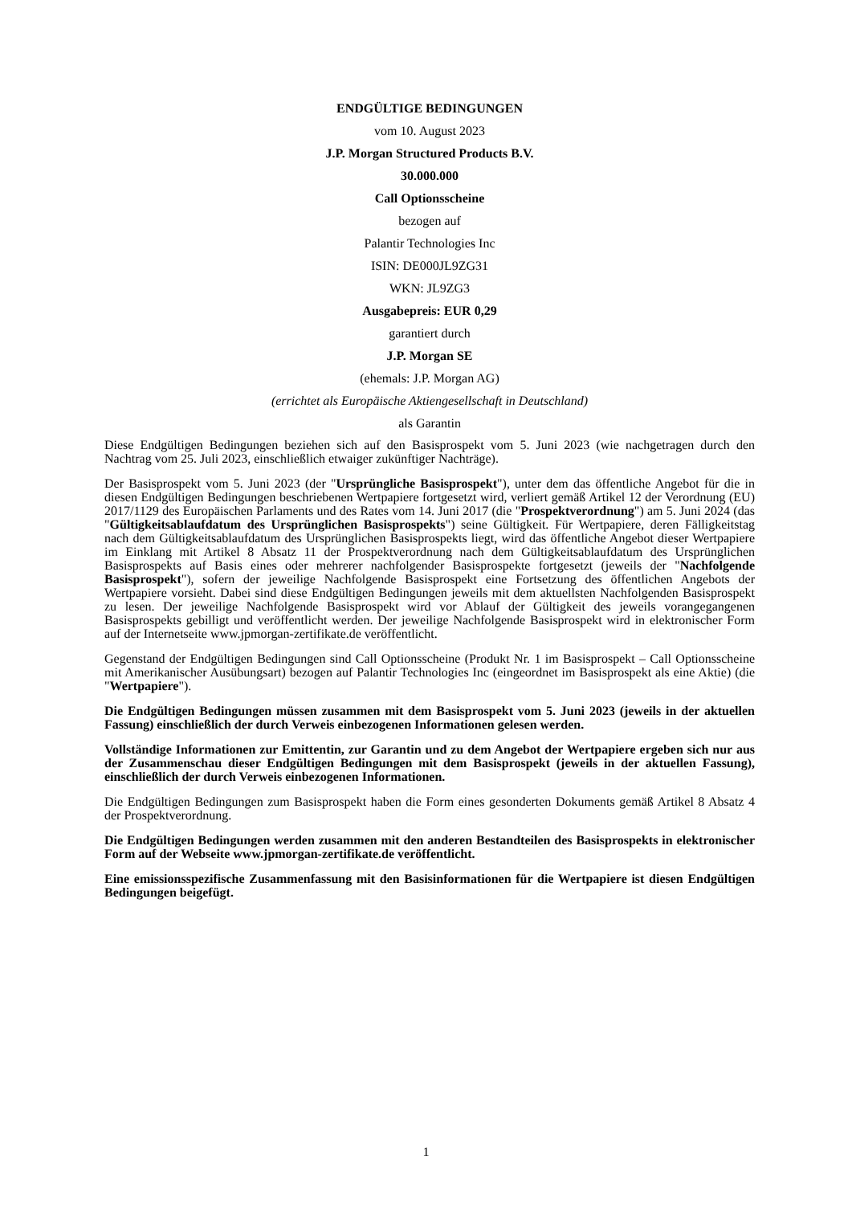ENDGÜLTIGE BEDINGUNGEN
vom 10. August 2023
J.P. Morgan Structured Products B.V.
30.000.000
Call Optionsscheine
bezogen auf
Palantir Technologies Inc
ISIN: DE000JL9ZG31
WKN: JL9ZG3
Ausgabepreis: EUR 0,29
garantiert durch
J.P. Morgan SE
(ehemals: J.P. Morgan AG)
(errichtet als Europäische Aktiengesellschaft in Deutschland)
als Garantin
Diese Endgültigen Bedingungen beziehen sich auf den Basisprospekt vom 5. Juni 2023 (wie nachgetragen durch den Nachtrag vom 25. Juli 2023, einschließlich etwaiger zukünftiger Nachträge).
Der Basisprospekt vom 5. Juni 2023 (der "Ursprüngliche Basisprospekt"), unter dem das öffentliche Angebot für die in diesen Endgültigen Bedingungen beschriebenen Wertpapiere fortgesetzt wird, verliert gemäß Artikel 12 der Verordnung (EU) 2017/1129 des Europäischen Parlaments und des Rates vom 14. Juni 2017 (die "Prospektverordnung") am 5. Juni 2024 (das "Gültigkeitsablaufdatum des Ursprünglichen Basisprospekts") seine Gültigkeit. Für Wertpapiere, deren Fälligkeitstag nach dem Gültigkeitsablaufdatum des Ursprünglichen Basisprospekts liegt, wird das öffentliche Angebot dieser Wertpapiere im Einklang mit Artikel 8 Absatz 11 der Prospektverordnung nach dem Gültigkeitsablaufdatum des Ursprünglichen Basisprospekts auf Basis eines oder mehrerer nachfolgender Basisprospekte fortgesetzt (jeweils der "Nachfolgende Basisprospekt"), sofern der jeweilige Nachfolgende Basisprospekt eine Fortsetzung des öffentlichen Angebots der Wertpapiere vorsieht. Dabei sind diese Endgültigen Bedingungen jeweils mit dem aktuellsten Nachfolgenden Basisprospekt zu lesen. Der jeweilige Nachfolgende Basisprospekt wird vor Ablauf der Gültigkeit des jeweils vorangegangenen Basisprospekts gebilligt und veröffentlicht werden. Der jeweilige Nachfolgende Basisprospekt wird in elektronischer Form auf der Internetseite www.jpmorgan-zertifikate.de veröffentlicht.
Gegenstand der Endgültigen Bedingungen sind Call Optionsscheine (Produkt Nr. 1 im Basisprospekt – Call Optionsscheine mit Amerikanischer Ausübungsart) bezogen auf Palantir Technologies Inc (eingeordnet im Basisprospekt als eine Aktie) (die "Wertpapiere").
Die Endgültigen Bedingungen müssen zusammen mit dem Basisprospekt vom 5. Juni 2023 (jeweils in der aktuellen Fassung) einschließlich der durch Verweis einbezogenen Informationen gelesen werden.
Vollständige Informationen zur Emittentin, zur Garantin und zu dem Angebot der Wertpapiere ergeben sich nur aus der Zusammenschau dieser Endgültigen Bedingungen mit dem Basisprospekt (jeweils in der aktuellen Fassung), einschließlich der durch Verweis einbezogenen Informationen.
Die Endgültigen Bedingungen zum Basisprospekt haben die Form eines gesonderten Dokuments gemäß Artikel 8 Absatz 4 der Prospektverordnung.
Die Endgültigen Bedingungen werden zusammen mit den anderen Bestandteilen des Basisprospekts in elektronischer Form auf der Webseite www.jpmorgan-zertifikate.de veröffentlicht.
Eine emissionsspezifische Zusammenfassung mit den Basisinformationen für die Wertpapiere ist diesen Endgültigen Bedingungen beigefügt.
1